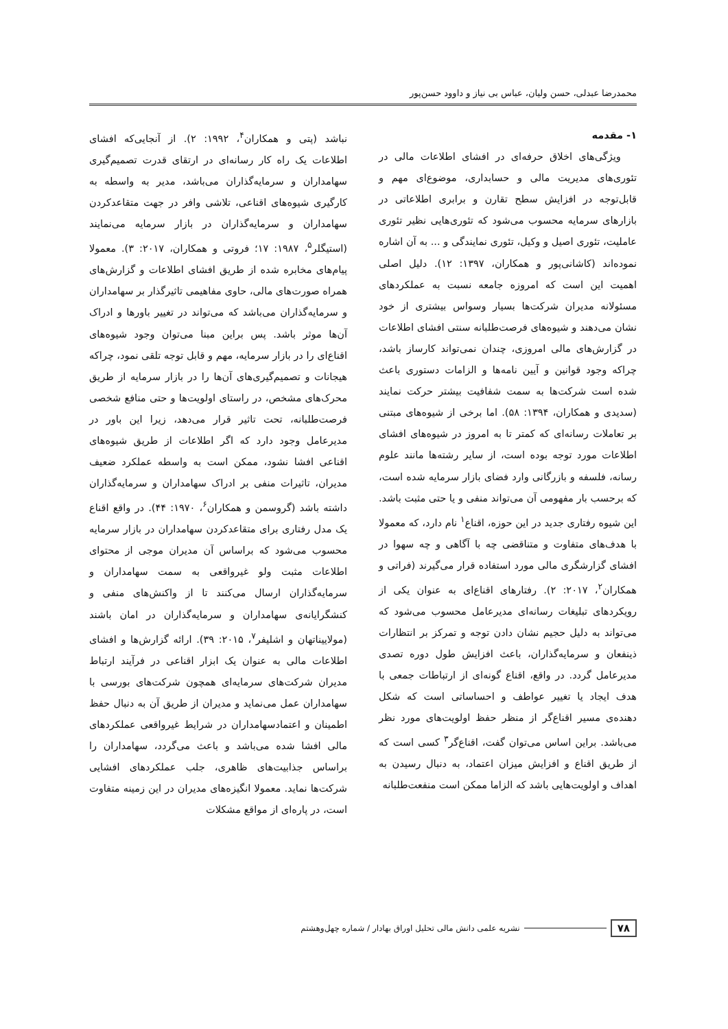محمدرضا عبدلی، حسن ولیان، عباس بی نیاز و داوود حسن‌پور
۱- مقدمه
ویژگی‌های اخلاق حرفه‌ای در افشای اطلاعات مالی در تئوری‌های مدیریت مالی و حسابداری، موضوع‌ای مهم و قابل‌توجه در افزایش سطح تقارن و برابری اطلاعاتی در بازارهای سرمایه محسوب می‌شود که تئوری‌هایی نظیر تئوری عاملیت، تئوری اصیل و وکیل، تئوری نمایندگی و ... به آن اشاره نموده‌اند (کاشانی‌پور و همکاران، ۱۳۹۷: ۱۲). دلیل اصلی اهمیت این است که امروزه جامعه نسبت به عملکردهای مسئولانه مدیران شرکت‌ها بسیار وسواس بیشتری از خود نشان می‌دهند و شیوه‌های فرصت‌طلبانه سنتی افشای اطلاعات در گزارش‌های مالی امروزی، چندان نمی‌تواند کارساز باشد، چراکه وجود قوانین و آیین نامه‌ها و الزامات دستوری باعث شده است شرکت‌ها به سمت شفافیت بیشتر حرکت نمایند (سدیدی و همکاران، ۱۳۹۴: ۵۸). اما برخی از شیوه‌های مبتنی بر تعاملات رسانه‌ای که کمتر تا به امروز در شیوه‌های افشای اطلاعات مورد توجه بوده است، از سایر رشته‌ها مانند علوم رسانه، فلسفه و بازرگانی وارد فضای بازار سرمایه شده است، که برحسب بار مفهومی آن می‌تواند منفی و یا حتی مثبت باشد. این شیوه رفتاری جدید در این حوزه، اقناع<sup>۱</sup> نام دارد، که معمولا با هدف‌های متفاوت و متناقضی چه با آگاهی و چه سهوا در افشای گزارشگری مالی مورد استفاده قرار می‌گیرند (فراتی و همکاران<sup>۲</sup>، ۲۰۱۷: ۲). رفتارهای اقناع‌ای به عنوان یکی از رویکردهای تبلیغات رسانه‌ای مدیرعامل محسوب می‌شود که می‌تواند به دلیل حجیم نشان دادن توجه و تمرکز بر انتظارات ذینفعان و سرمایه‌گذاران، باعث افزایش طول دوره تصدی مدیرعامل گردد. در واقع، اقناع گونه‌ای از ارتباطات جمعی با هدف ایجاد یا تغییر عواطف و احساساتی است که شکل دهنده‌ی مسیر اقناع‌گر از منظر حفظ اولویت‌های مورد نظر می‌باشد. براین اساس می‌توان گفت، اقناع‌گر<sup>۳</sup> کسی است که از طریق اقناع و افزایش میزان اعتماد، به دنبال رسیدن به اهداف و اولویت‌هایی باشد که الزاما ممکن است منفعت‌طلبانه
نباشد (پتی و همکاران<sup>۴</sup>، ۱۹۹۲: ۲). از آنجایی‌که افشای اطلاعات یک راه کار رسانه‌ای در ارتقای قدرت تصمیم‌گیری سهامداران و سرمایه‌گذاران می‌باشد، مدیر به واسطه به کارگیری شیوه‌های اقناعی، تلاشی وافر در جهت متقاعدکردن سهامداران و سرمایه‌گذاران در بازار سرمایه می‌نمایند (استیگلر<sup>۵</sup>، ۱۹۸۷: ۱۷؛ فروتی و همکاران، ۲۰۱۷: ۳). معمولا پیام‌های مخابره شده از طریق افشای اطلاعات و گزارش‌های همراه صورت‌های مالی، حاوی مفاهیمی تاثیرگذار بر سهامداران و سرمایه‌گذاران می‌باشد که می‌تواند در تغییر باورها و ادراک آن‌ها موثر باشد. پس براین مبنا می‌توان وجود شیوه‌های اقناع‌ای را در بازار سرمایه، مهم و قابل توجه تلقی نمود، چراکه هیجانات و تصمیم‌گیری‌های آن‌ها را در بازار سرمایه از طریق محرک‌های مشخص، در راستای اولویت‌ها و حتی منافع شخصی فرصت‌طلبانه، تحت تاثیر قرار می‌دهد، زیرا این باور در مدیرعامل وجود دارد که اگر اطلاعات از طریق شیوه‌های اقناعی افشا نشود، ممکن است به واسطه عملکرد ضعیف مدیران، تاثیرات منفی بر ادراک سهامداران و سرمایه‌گذاران داشته باشد (گروسمن و همکاران<sup>۶</sup>، ۱۹۷۰: ۴۴). در واقع اقناع یک مدل رفتاری برای متقاعدکردن سهامداران در بازار سرمایه محسوب می‌شود که براساس آن مدیران موجی از محتوای اطلاعات مثبت ولو غیرواقعی به سمت سهامداران و سرمایه‌گذاران ارسال می‌کنند تا از واکنش‌های منفی و کنشگرایانه‌ی سهامداران و سرمایه‌گذاران در امان باشند (مولاییناتهان و اشلیفر<sup>۷</sup>، ۲۰۱۵: ۳۹). ارائه گزارش‌ها و افشای اطلاعات مالی به عنوان یک ابزار اقناعی در فرآیند ارتباط مدیران شرکت‌های سرمایه‌ای همچون شرکت‌های بورسی با سهامداران عمل می‌نماید و مدیران از طریق آن به دنبال حفظ اطمینان و اعتمادسهامداران در شرایط غیرواقعی عملکردهای مالی افشا شده می‌باشد و باعث می‌گردد، سهامداران را براساس جذابیت‌های ظاهری، جلب عملکردهای افشایی شرکت‌ها نماید. معمولا انگیزه‌های مدیران در این زمینه متفاوت است، در پاره‌ای از مواقع مشکلات
۷۸ نشریه علمی دانش مالی تحلیل اوراق بهادار / شماره چهل‌وهشتم